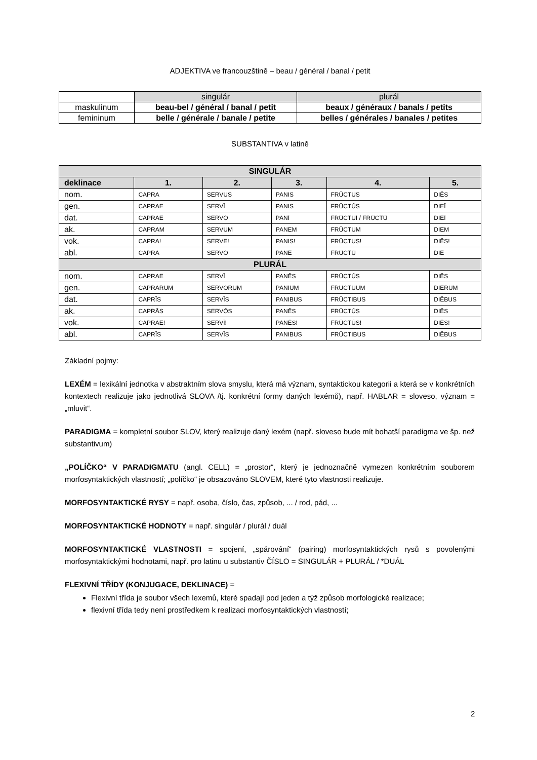ADJEKTIVA ve francouzštině – beau / général / banal / petit
| | singulár | plurál |
| maskulinum | beau-bel / général / banal / petit | beaux / généraux / banals / petits |
| femininum | belle / générale / banale / petite | belles / générales / banales / petites |
SUBSTANTIVA v latině
| SINGULÁR | | | | | |
| --- | --- | --- | --- | --- | --- |
| deklinace | 1. | 2. | 3. | 4. | 5. |
| nom. | CAPRA | SERVUS | PANIS | FRŪCTUS | DIĒS |
| gen. | CAPRAE | SERVĪ | PANIS | FRŪCTŪS | DIEĪ |
| dat. | CAPRAE | SERVŌ | PANĪ | FRŪCTUĪ / FRŪCTŪ | DIEĪ |
| ak. | CAPRAM | SERVUM | PANEM | FRŪCTUM | DIEM |
| vok. | CAPRA! | SERVE! | PANIS! | FRŪCTUS! | DIĒS! |
| abl. | CAPRĀ | SERVŌ | PANE | FRŪCTŪ | DIĒ |
| PLURÁL | | | | | |
| nom. | CAPRAE | SERVĪ | PANĒS | FRŪCTŪS | DIĒS |
| gen. | CAPRĀRUM | SERVŌRUM | PANIUM | FRŪCTUUM | DIĒRUM |
| dat. | CAPRĪS | SERVĪS | PANIBUS | FRŪCTIBUS | DIĒBUS |
| ak. | CAPRĀS | SERVŌS | PANĒS | FRŪCTŪS | DIĒS |
| vok. | CAPRAE! | SERVĪ! | PANĒS! | FRŪCTŪS! | DIĒS! |
| abl. | CAPRĪS | SERVĪS | PANIBUS | FRŪCTIBUS | DIĒBUS |
Základní pojmy:
LEXÉM = lexikální jednotka v abstraktním slova smyslu, která má význam, syntaktickou kategorii a která se v konkrétních kontextech realizuje jako jednotlivá SLOVA /tj. konkrétní formy daných lexémů), např. HABLAR = sloveso, význam = „mluvit“.
PARADIGMA = kompletní soubor SLOV, který realizuje daný lexém (např. sloveso bude mít bohatší paradigma ve šp. než substantivum)
„POLÍČKO“ V PARADIGMATU (angl. CELL) = „prostor“, který je jednoznačně vymezen konkrétním souborem morfosyntaktických vlastností; „políčko“ je obsazováno SLOVEM, které tyto vlastnosti realizuje.
MORFOSYNTAKTICKÉ RYSY = např. osoba, číslo, čas, způsob, ... / rod, pád, ...
MORFOSYNTAKTICKÉ HODNOTY = např. singulár / plurál / duál
MORFOSYNTAKTICKÉ VLASTNOSTI = spojení, „spárování“ (pairing) morfosyntaktických rysů s povolenými morfosyntaktickými hodnotami, např. pro latinu u substantiv ČÍSLO = SINGULÁR + PLURÁL / *DUÁL
FLEXIVNÍ TŘÍDY (KONJUGACE, DEKLINACE) =
Flexivní třída je soubor všech lexemů, které spadají pod jeden a týž způsob morfologické realizace;
flexivní třída tedy není prostředkem k realizaci morfosyntaktických vlastností;
2